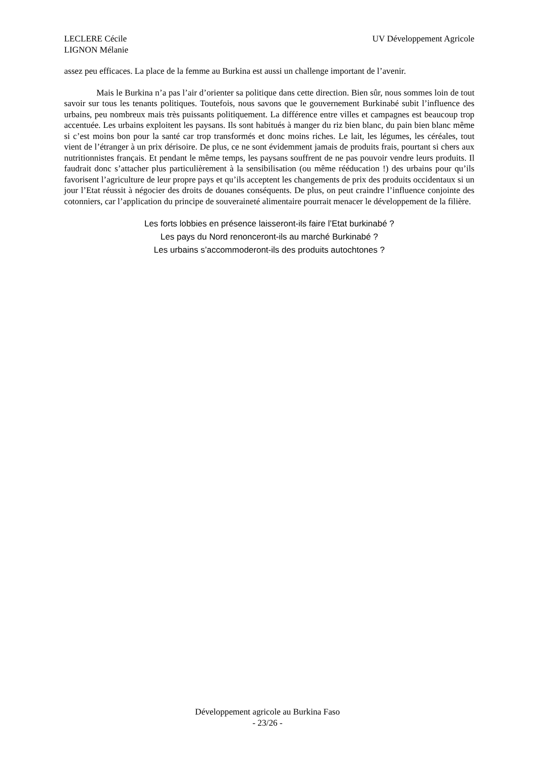LECLERE Cécile
LIGNON Mélanie
UV Développement Agricole
assez peu efficaces. La place de la femme au Burkina est aussi un challenge important de l’avenir.
Mais le Burkina n’a pas l’air d’orienter sa politique dans cette direction. Bien sûr, nous sommes loin de tout savoir sur tous les tenants politiques. Toutefois, nous savons que le gouvernement Burkinabé subit l’influence des urbains, peu nombreux mais très puissants politiquement. La différence entre villes et campagnes est beaucoup trop accentuée. Les urbains exploitent les paysans. Ils sont habitués à manger du riz bien blanc, du pain bien blanc même si c’est moins bon pour la santé car trop transformés et donc moins riches. Le lait, les légumes, les céréales, tout vient de l’étranger à un prix dérisoire. De plus, ce ne sont évidemment jamais de produits frais, pourtant si chers aux nutritionnistes français. Et pendant le même temps, les paysans souffrent de ne pas pouvoir vendre leurs produits. Il faudrait donc s’attacher plus particulièrement à la sensibilisation (ou même rééducation !) des urbains pour qu’ils favorisent l’agriculture de leur propre pays et qu’ils acceptent les changements de prix des produits occidentaux si un jour l’Etat réussit à négocier des droits de douanes conséquents. De plus, on peut craindre l’influence conjointe des cotonniers, car l’application du principe de souveraineté alimentaire pourrait menacer le développement de la filière.
Les forts lobbies en présence laisseront-ils faire l’Etat burkinabé ?
Les pays du Nord renonceront-ils au marché Burkinabé ?
Les urbains s’accommoderont-ils des produits autochtones ?
Développement agricole au Burkina Faso
- 23/26 -